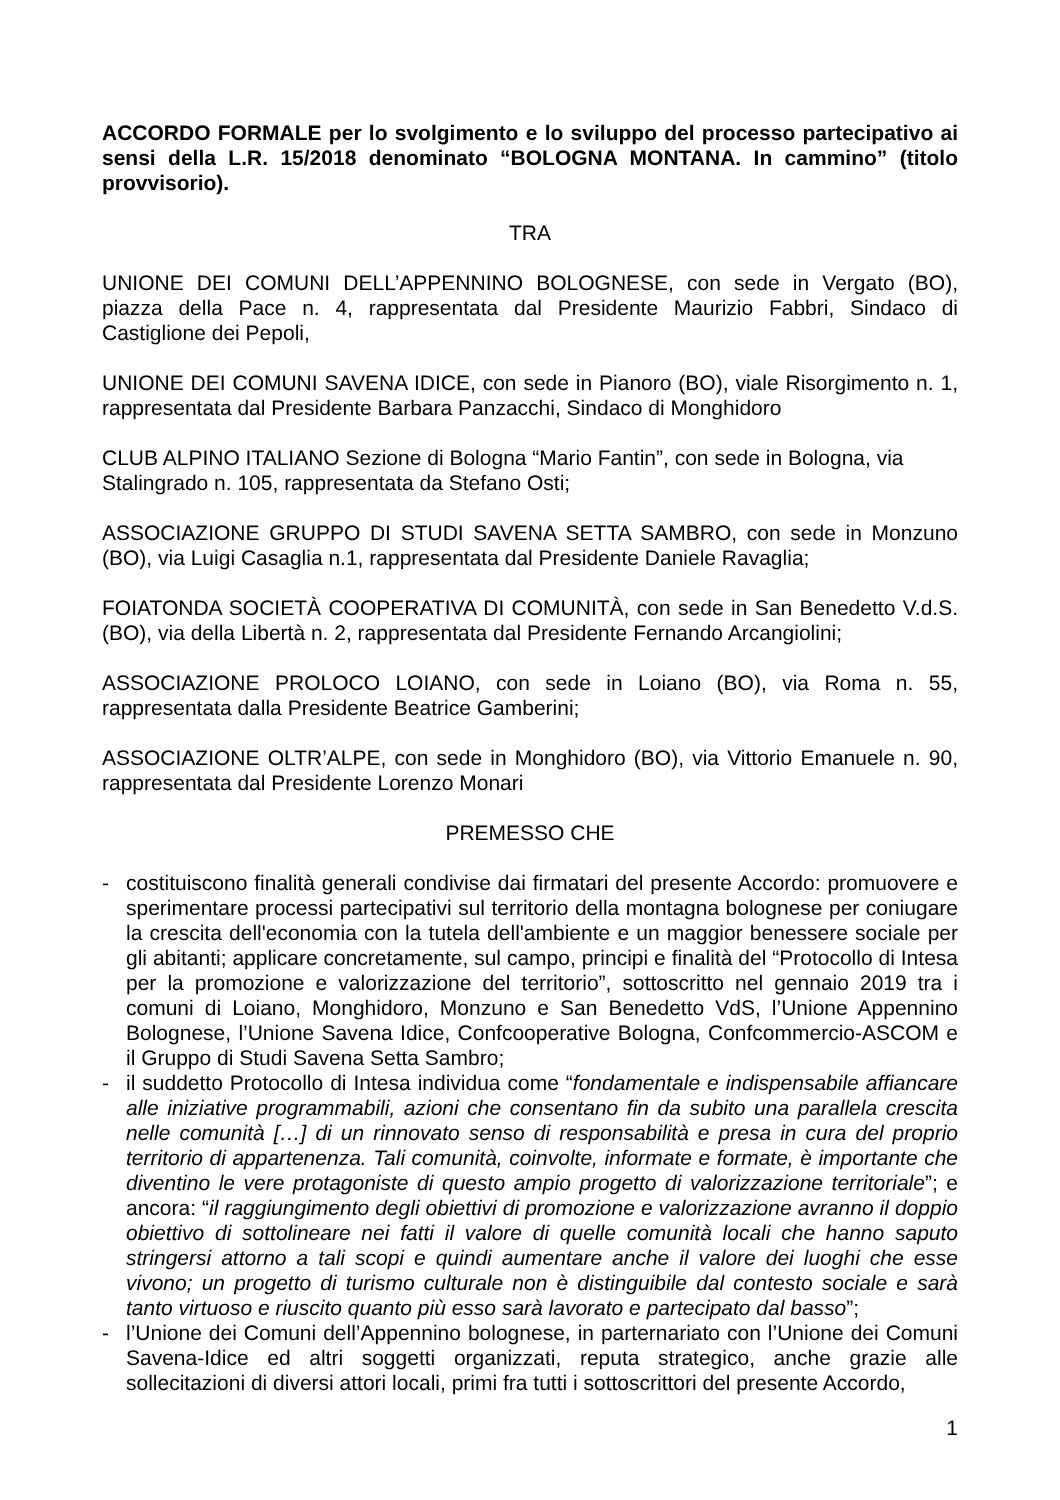ACCORDO FORMALE per lo svolgimento e lo sviluppo del processo partecipativo ai sensi della L.R. 15/2018 denominato “BOLOGNA MONTANA. In cammino” (titolo provvisorio).
TRA
UNIONE DEI COMUNI DELL’APPENNINO BOLOGNESE, con sede in Vergato (BO), piazza della Pace n. 4, rappresentata dal Presidente Maurizio Fabbri, Sindaco di Castiglione dei Pepoli,
UNIONE DEI COMUNI SAVENA IDICE, con sede in Pianoro (BO), viale Risorgimento n. 1, rappresentata dal Presidente Barbara Panzacchi, Sindaco di Monghidoro
CLUB ALPINO ITALIANO Sezione di Bologna “Mario Fantin”, con sede in Bologna, via Stalingrado n. 105, rappresentata da Stefano Osti;
ASSOCIAZIONE GRUPPO DI STUDI SAVENA SETTA SAMBRO, con sede in Monzuno (BO), via Luigi Casaglia n.1, rappresentata dal Presidente Daniele Ravaglia;
FOIATONDA SOCIETÀ COOPERATIVA DI COMUNITÀ, con sede in San Benedetto V.d.S. (BO), via della Libertà n. 2, rappresentata dal Presidente Fernando Arcangiolini;
ASSOCIAZIONE PROLOCO LOIANO, con sede in Loiano (BO), via Roma n. 55, rappresentata dalla Presidente Beatrice Gamberini;
ASSOCIAZIONE OLTR’ALPE, con sede in Monghidoro (BO), via Vittorio Emanuele n. 90, rappresentata dal Presidente Lorenzo Monari
PREMESSO CHE
- costituiscono finalità generali condivise dai firmatari del presente Accordo: promuovere e sperimentare processi partecipativi sul territorio della montagna bolognese per coniugare la crescita dell'economia con la tutela dell'ambiente e un maggior benessere sociale per gli abitanti; applicare concretamente, sul campo, principi e finalità del “Protocollo di Intesa per la promozione e valorizzazione del territorio”, sottoscritto nel gennaio 2019 tra i comuni di Loiano, Monghidoro, Monzuno e San Benedetto VdS, l’Unione Appennino Bolognese, l’Unione Savena Idice, Confcooperative Bologna, Confcommercio-ASCOM e il Gruppo di Studi Savena Setta Sambro;
- il suddetto Protocollo di Intesa individua come “fondamentale e indispensabile affiancare alle iniziative programmabili, azioni che consentano fin da subito una parallela crescita nelle comunità […] di un rinnovato senso di responsabilità e presa in cura del proprio territorio di appartenenza. Tali comunità, coinvolte, informate e formate, è importante che diventino le vere protagoniste di questo ampio progetto di valorizzazione territoriale”; e ancora: “il raggiungimento degli obiettivi di promozione e valorizzazione avranno il doppio obiettivo di sottolineare nei fatti il valore di quelle comunità locali che hanno saputo stringersi attorno a tali scopi e quindi aumentare anche il valore dei luoghi che esse vivono; un progetto di turismo culturale non è distinguibile dal contesto sociale e sarà tanto virtuoso e riuscito quanto più esso sarà lavorato e partecipato dal basso”;
- l’Unione dei Comuni dell’Appennino bolognese, in parternariato con l’Unione dei Comuni Savena-Idice ed altri soggetti organizzati, reputa strategico, anche grazie alle sollecitazioni di diversi attori locali, primi fra tutti i sottoscrittori del presente Accordo,
1